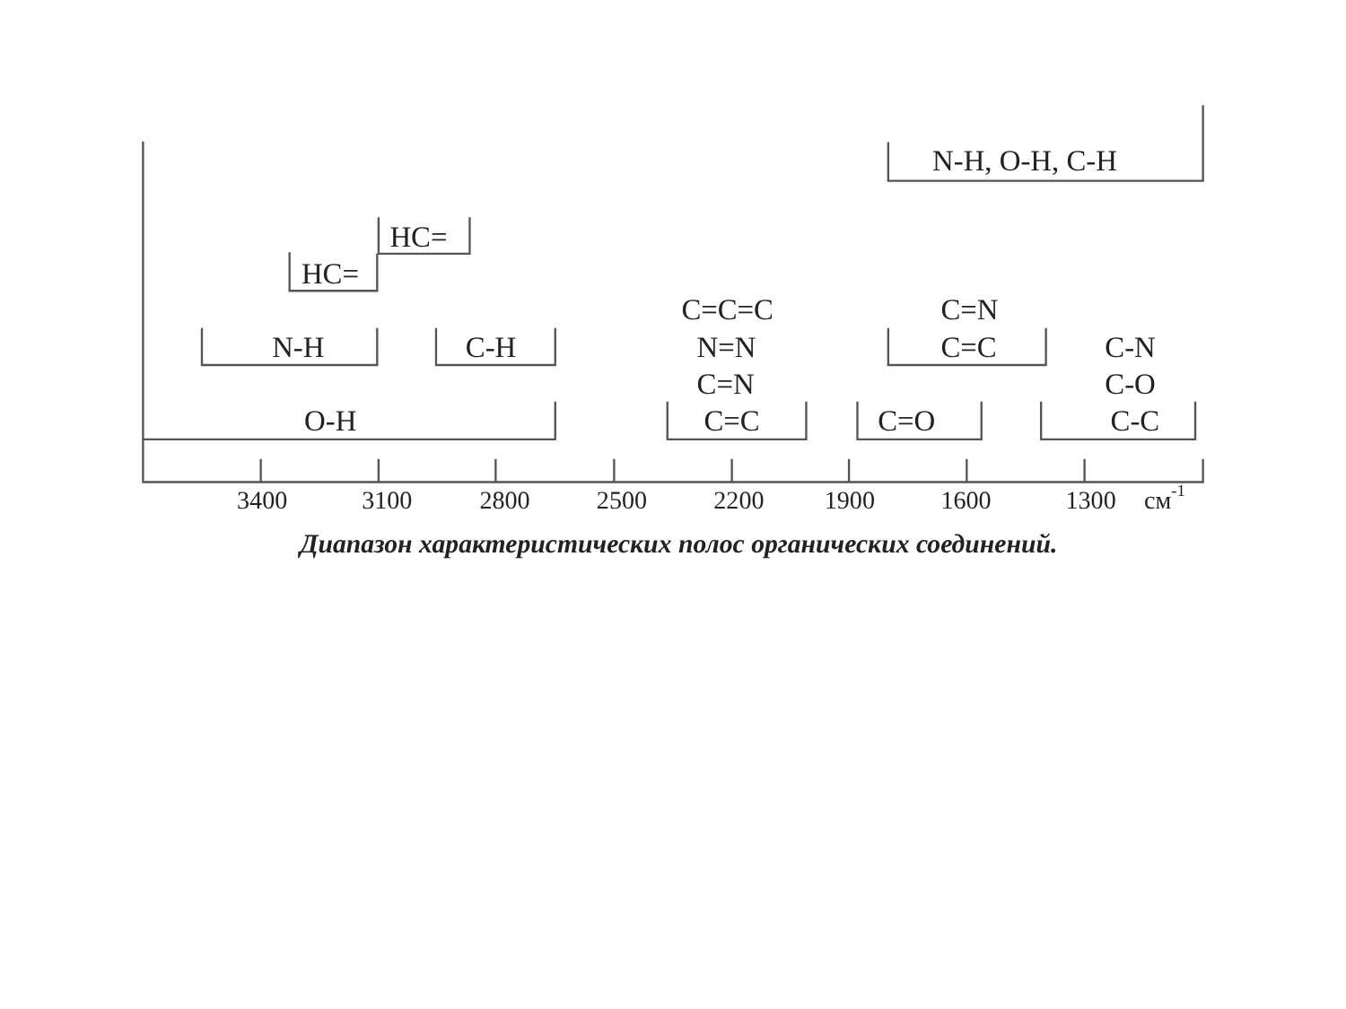N-H, O-H, C-H
HC=
HC=
C=C=C
C=N
N-H
C-H
N=N
C=C
C-N
C=N
C-O
O-H
C=C
C=O
C-C
3400
3100
2800
2500
2200
1900
1600
1300
см-1
Диапазон характеристических полос органических соединений.